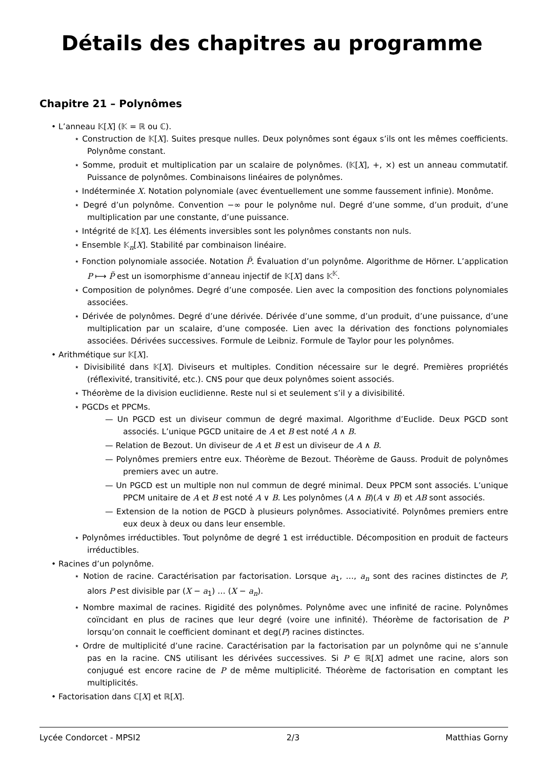Détails des chapitres au programme
Chapitre 21 – Polynômes
• L’anneau 𝕂[X] (𝕂 = ℝ ou ℂ).
⋆ Construction de 𝕂[X]. Suites presque nulles. Deux polynômes sont égaux s’ils ont les mêmes coefficients. Polynôme constant.
⋆ Somme, produit et multiplication par un scalaire de polynômes. (𝕂[X], +, ×) est un anneau commutatif. Puissance de polynômes. Combinaisons linéaires de polynômes.
⋆ Indéterminée X. Notation polynomiale (avec éventuellement une somme faussement infinie). Monôme.
⋆ Degré d’un polynôme. Convention −∞ pour le polynôme nul. Degré d’une somme, d’un produit, d’une multiplication par une constante, d’une puissance.
⋆ Intégrité de 𝕂[X]. Les éléments inversibles sont les polynômes constants non nuls.
⋆ Ensemble 𝕂<sub>n</sub>[X]. Stabilité par combinaison linéaire.
⋆ Fonction polynomiale associée. Notation P̃. Évaluation d’un polynôme. Algorithme de Hörner. L’application P ⟼ P̃ est un isomorphisme d’anneau injectif de 𝕂[X] dans 𝕂<sup>𝕂</sup>.
⋆ Composition de polynômes. Degré d’une composée. Lien avec la composition des fonctions polynomiales associées.
⋆ Dérivée de polynômes. Degré d’une dérivée. Dérivée d’une somme, d’un produit, d’une puissance, d’une multiplication par un scalaire, d’une composée. Lien avec la dérivation des fonctions polynomiales associées. Dérivées successives. Formule de Leibniz. Formule de Taylor pour les polynômes.
• Arithmétique sur 𝕂[X].
⋆ Divisibilité dans 𝕂[X]. Diviseurs et multiples. Condition nécessaire sur le degré. Premières propriétés (réflexivité, transitivité, etc.). CNS pour que deux polynômes soient associés.
⋆ Théorème de la division euclidienne. Reste nul si et seulement s’il y a divisibilité.
⋆ PGCDs et PPCMs.
— Un PGCD est un diviseur commun de degré maximal. Algorithme d’Euclide. Deux PGCD sont associés. L’unique PGCD unitaire de A et B est noté A ∧ B.
— Relation de Bezout. Un diviseur de A et B est un diviseur de A ∧ B.
— Polynômes premiers entre eux. Théorème de Bezout. Théorème de Gauss. Produit de polynômes premiers avec un autre.
— Un PGCD est un multiple non nul commun de degré minimal. Deux PPCM sont associés. L’unique PPCM unitaire de A et B est noté A ∨ B. Les polynômes (A ∧ B)(A ∨ B) et AB sont associés.
— Extension de la notion de PGCD à plusieurs polynômes. Associativité. Polynômes premiers entre eux deux à deux ou dans leur ensemble.
⋆ Polynômes irréductibles. Tout polynôme de degré 1 est irréductible. Décomposition en produit de facteurs irréductibles.
• Racines d’un polynôme.
⋆ Notion de racine. Caractérisation par factorisation. Lorsque a<sub>1</sub>, …, a<sub>n</sub> sont des racines distinctes de P, alors P est divisible par (X − a<sub>1</sub>) … (X − a<sub>n</sub>).
⋆ Nombre maximal de racines. Rigidité des polynômes. Polynôme avec une infinité de racine. Polynômes coïncidant en plus de racines que leur degré (voire une infinité). Théorème de factorisation de P lorsqu’on connait le coefficient dominant et deg(P) racines distinctes.
⋆ Ordre de multiplicité d’une racine. Caractérisation par la factorisation par un polynôme qui ne s’annule pas en la racine. CNS utilisant les dérivées successives. Si P ∈ ℝ[X] admet une racine, alors son conjugué est encore racine de P de même multiplicité. Théorème de factorisation en comptant les multiplicités.
• Factorisation dans ℂ[X] et ℝ[X].
Lycée Condorcet - MPSI2 2/3 Matthias Gorny